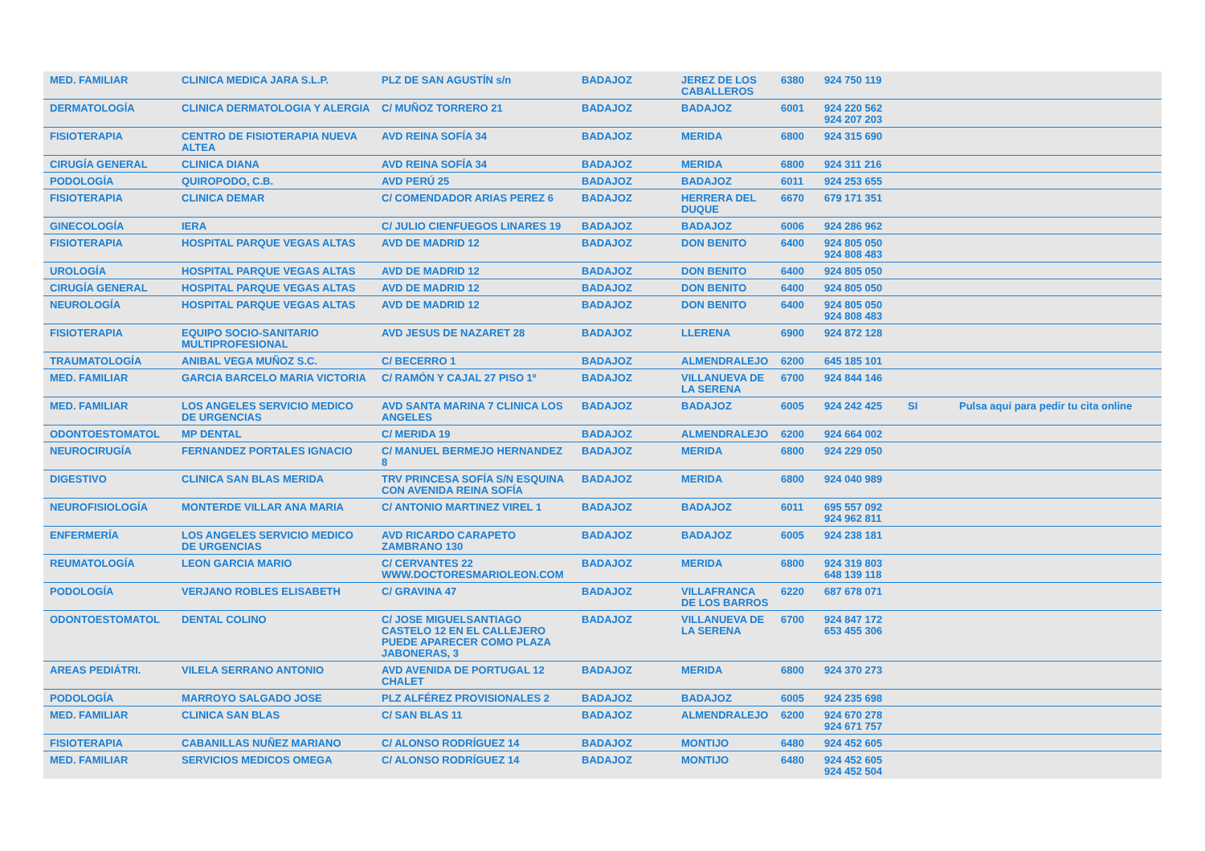| MED. FAMILIAR | CLINICA MEDICA JARA S.L.P. | PLZ DE SAN AGUSTÍN s/n | BADAJOZ | JEREZ DE LOS CABALLEROS | 6380 | 924 750 119 | | |
| DERMATOLOGÍA | CLINICA DERMATOLOGIA Y ALERGIA | C/ MUÑOZ TORRERO 21 | BADAJOZ | BADAJOZ | 6001 | 924 220 562 924 207 203 | | |
| FISIOTERAPIA | CENTRO DE FISIOTERAPIA NUEVA ALTEA | AVD REINA SOFÍA 34 | BADAJOZ | MERIDA | 6800 | 924 315 690 | | |
| CIRUGÍA GENERAL | CLINICA DIANA | AVD REINA SOFÍA 34 | BADAJOZ | MERIDA | 6800 | 924 311 216 | | |
| PODOLOGÍA | QUIROPODO, C.B. | AVD PERÚ 25 | BADAJOZ | BADAJOZ | 6011 | 924 253 655 | | |
| FISIOTERAPIA | CLINICA DEMAR | C/ COMENDADOR ARIAS PEREZ 6 | BADAJOZ | HERRERA DEL DUQUE | 6670 | 679 171 351 | | |
| GINECOLOGÍA | IERA | C/ JULIO CIENFUEGOS LINARES 19 | BADAJOZ | BADAJOZ | 6006 | 924 286 962 | | |
| FISIOTERAPIA | HOSPITAL PARQUE VEGAS ALTAS | AVD DE MADRID 12 | BADAJOZ | DON BENITO | 6400 | 924 805 050 924 808 483 | | |
| UROLOGÍA | HOSPITAL PARQUE VEGAS ALTAS | AVD DE MADRID 12 | BADAJOZ | DON BENITO | 6400 | 924 805 050 | | |
| CIRUGÍA GENERAL | HOSPITAL PARQUE VEGAS ALTAS | AVD DE MADRID 12 | BADAJOZ | DON BENITO | 6400 | 924 805 050 | | |
| NEUROLOGÍA | HOSPITAL PARQUE VEGAS ALTAS | AVD DE MADRID 12 | BADAJOZ | DON BENITO | 6400 | 924 805 050 924 808 483 | | |
| FISIOTERAPIA | EQUIPO SOCIO-SANITARIO MULTIPROFESIONAL | AVD JESUS DE NAZARET 28 | BADAJOZ | LLERENA | 6900 | 924 872 128 | | |
| TRAUMATOLOGÍA | ANIBAL VEGA MUÑOZ S.C. | C/ BECERRO 1 | BADAJOZ | ALMENDRALEJO | 6200 | 645 185 101 | | |
| MED. FAMILIAR | GARCIA BARCELO MARIA VICTORIA | C/ RAMÓN Y CAJAL 27 PISO 1º | BADAJOZ | VILLANUEVA DE LA SERENA | 6700 | 924 844 146 | | |
| MED. FAMILIAR | LOS ANGELES SERVICIO MEDICO DE URGENCIAS | AVD SANTA MARINA 7 CLINICA LOS ANGELES | BADAJOZ | BADAJOZ | 6005 | 924 242 425 | SI | Pulsa aquí para pedir tu cita online |
| ODONTOESTOMATOL | MP DENTAL | C/ MERIDA 19 | BADAJOZ | ALMENDRALEJO | 6200 | 924 664 002 | | |
| NEUROCIRUGÍA | FERNANDEZ PORTALES IGNACIO | C/ MANUEL BERMEJO HERNANDEZ 8 | BADAJOZ | MERIDA | 6800 | 924 229 050 | | |
| DIGESTIVO | CLINICA SAN BLAS MERIDA | TRV PRINCESA SOFÍA S/N ESQUINA CON AVENIDA REINA SOFÍA | BADAJOZ | MERIDA | 6800 | 924 040 989 | | |
| NEUROFISIOLOGÍA | MONTERDE VILLAR ANA MARIA | C/ ANTONIO MARTINEZ VIREL 1 | BADAJOZ | BADAJOZ | 6011 | 695 557 092 924 962 811 | | |
| ENFERMERÍA | LOS ANGELES SERVICIO MEDICO DE URGENCIAS | AVD RICARDO CARAPETO ZAMBRANO 130 | BADAJOZ | BADAJOZ | 6005 | 924 238 181 | | |
| REUMATOLOGÍA | LEON GARCIA MARIO | C/ CERVANTES 22 WWW.DOCTORESMARIOLEON.COM | BADAJOZ | MERIDA | 6800 | 924 319 803 648 139 118 | | |
| PODOLOGÍA | VERJANO ROBLES ELISABETH | C/ GRAVINA 47 | BADAJOZ | VILLAFRANCA DE LOS BARROS | 6220 | 687 678 071 | | |
| ODONTOESTOMATOL | DENTAL COLINO | C/ JOSE MIGUELSANTIAGO CASTELO 12 EN EL CALLEJERO PUEDE APARECER COMO PLAZA JABONERAS, 3 | BADAJOZ | VILLANUEVA DE LA SERENA | 6700 | 924 847 172 653 455 306 | | |
| AREAS PEDIÁTRI. | VILELA SERRANO ANTONIO | AVD AVENIDA DE PORTUGAL 12 CHALET | BADAJOZ | MERIDA | 6800 | 924 370 273 | | |
| PODOLOGÍA | MARROYO SALGADO JOSE | PLZ ALFÉREZ PROVISIONALES 2 | BADAJOZ | BADAJOZ | 6005 | 924 235 698 | | |
| MED. FAMILIAR | CLINICA SAN BLAS | C/ SAN BLAS 11 | BADAJOZ | ALMENDRALEJO | 6200 | 924 670 278 924 671 757 | | |
| FISIOTERAPIA | CABANILLAS NUÑEZ MARIANO | C/ ALONSO RODRÍGUEZ 14 | BADAJOZ | MONTIJO | 6480 | 924 452 605 | | |
| MED. FAMILIAR | SERVICIOS MEDICOS OMEGA | C/ ALONSO RODRÍGUEZ 14 | BADAJOZ | MONTIJO | 6480 | 924 452 605 924 452 504 | | |